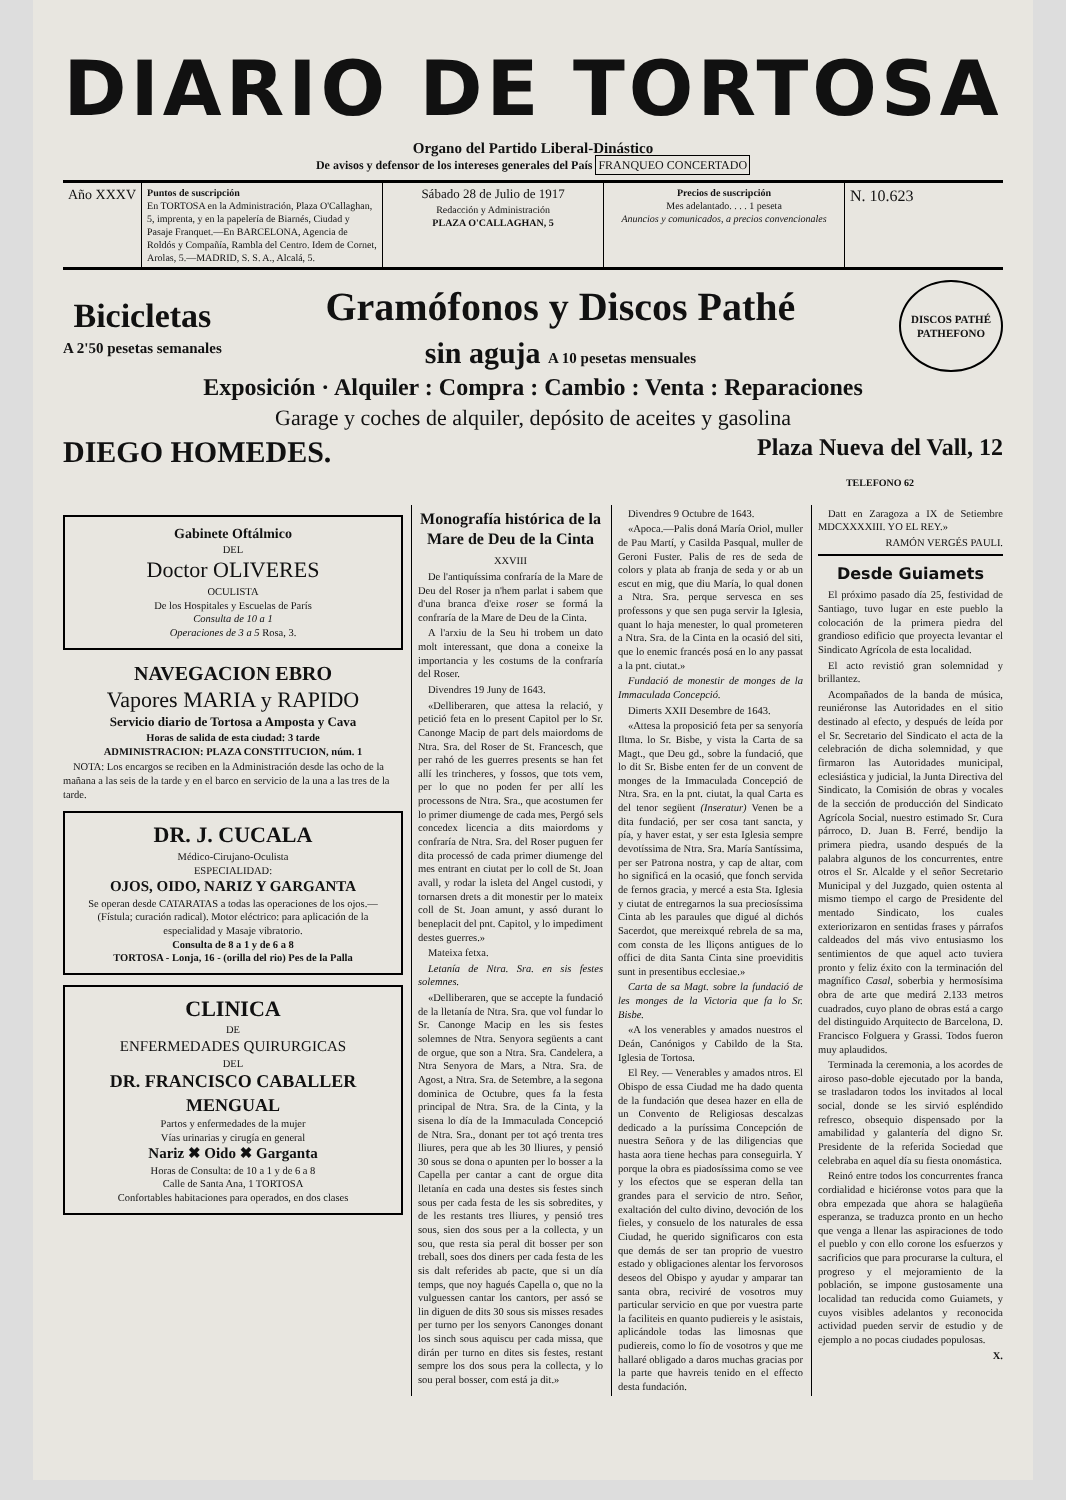DIARIO DE TORTOSA
Organo del Partido Liberal-Dinástico
De avisos y defensor de los intereses generales del País FRANQUEO CONCERTADO
Año XXXV
Puntos de suscripción
En TORTOSA en la Administración, Plaza O'Callaghan, 5, imprenta, y en la papelería de Biarnés, Ciudad y Pasaje Franquet.—En BARCELONA, Agencia de Roldós y Compañía, Rambla del Centro. Idem de Cornet, Arolas, 5.—MADRID, S. S. A., Alcalá, 5.
Sábado 28 de Julio de 1917
Redacción y Administración
PLAZA O'CALLAGHAN, 5
Precios de suscripción
Mes adelantado. . . . 1 peseta
Anuncios y comunicados, a precios convencionales
N. 10.623
Bicicletas
A 2'50 pesetas semanales
Gramófonos y Discos Pathé
sin aguja A 10 pesetas mensuales
DISCOS PATHÉ
PATHEFONO
Exposición · Alquiler : Compra : Cambio : Venta : Reparaciones
Garage y coches de alquiler, depósito de aceites y gasolina
DIEGO HOMEDES. Plaza Nueva del Vall, 12
TELEFONO 62
Gabinete Oftálmico
DEL
Doctor OLIVERES
OCULISTA
De los Hospitales y Escuelas de París
Consulta de 10 a 1
Operaciones de 3 a 5 Rosa, 3.
NAVEGACION EBRO
Vapores MARIA y RAPIDO
Servicio diario de Tortosa a Amposta y Cava
Horas de salida de esta ciudad: 3 tarde
ADMINISTRACION: PLAZA CONSTITUCION, núm. 1
NOTA: Los encargos se reciben en la Administración desde las ocho de la mañana a las seis de la tarde y en el barco en servicio de la una a las tres de la tarde.
DR. J. CUCALA
Médico-Cirujano-Oculista
ESPECIALIDAD:
OJOS, OIDO, NARIZ Y GARGANTA
Se operan desde CATARATAS a todas las operaciones de los ojos.—(Fístula; curación radical). Motor eléctrico: para aplicación de la especialidad y Masaje vibratorio.
Consulta de 8 a 1 y de 6 a 8
TORTOSA - Lonja, 16 - (orilla del rio) Pes de la Palla
CLINICA
DE
ENFERMEDADES QUIRURGICAS
DEL
DR. FRANCISCO CABALLER MENGUAL
Partos y enfermedades de la mujer
Vías urinarias y cirugía en general
Nariz ✖ Oido ✖ Garganta
Horas de Consulta: de 10 a 1 y de 6 a 8
Calle de Santa Ana, 1 TORTOSA
Confortables habitaciones para operados, en dos clases
Monografía histórica de la Mare de Deu de la Cinta
XXVIII
De l'antiquíssima confraría de la Mare de Deu del Roser ja n'hem parlat i sabem que d'una branca d'eixe roser se formá la confraría de la Mare de Deu de la Cinta.
A l'arxiu de la Seu hi trobem un dato molt interessant, que dona a coneixe la importancia y les costums de la confraría del Roser.
Divendres 19 Juny de 1643.
«Delliberaren, que attesa la relació, y petició feta en lo present Capitol per lo Sr. Canonge Macip de part dels maiordoms de Ntra. Sra. del Roser de St. Francesch, que per rahó de les guerres presents se han fet allí les trincheres, y fossos, que tots vem, per lo que no poden fer per allí les processons de Ntra. Sra., que acostumen fer lo primer diumenge de cada mes, Pergó sels concedex licencia a dits maiordoms y confraría de Ntra. Sra. del Roser puguen fer dita processó de cada primer diumenge del mes entrant en ciutat per lo coll de St. Joan avall, y rodar la isleta del Angel custodi, y tornarsen drets a dit monestir per lo mateix coll de St. Joan amunt, y assó durant lo beneplacit del pnt. Capitol, y lo impediment destes guerres.»
Mateixa fetxa.
Letanía de Ntra. Sra. en sis festes solemnes.
«Delliberaren, que se accepte la fundació de la lletanía de Ntra. Sra. que vol fundar lo Sr. Canonge Macip en les sis festes solemnes de Ntra. Senyora següents a cant de orgue, que son a Ntra. Sra. Candelera, a Ntra Senyora de Mars, a Ntra. Sra. de Agost, a Ntra. Sra. de Setembre, a la segona dominica de Octubre, ques fa la festa principal de Ntra. Sra. de la Cinta, y la sisena lo día de la Immaculada Concepció de Ntra. Sra., donant per tot açó trenta tres lliures, pera que ab les 30 lliures, y pensió 30 sous se dona o apunten per lo bosser a la Capella per cantar a cant de orgue dita lletanía en cada una destes sis festes sinch sous per cada festa de les sis sobredites, y de les restants tres lliures, y pensió tres sous, sien dos sous per a la collecta, y un sou, que resta sia peral dit bosser per son treball, soes dos diners per cada festa de les sis dalt referides ab pacte, que si un día temps, que noy hagués Capella o, que no la vulguessen cantar los cantors, per assó se lin diguen de dits 30 sous sis misses resades per turno per los senyors Canonges donant los sinch sous aquiscu per cada missa, que dirán per turno en dites sis festes, restant sempre los dos sous pera la collecta, y lo sou peral bosser, com está ja dit.»
Divendres 9 Octubre de 1643.
«Apoca.—Palis doná María Oriol, muller de Pau Martí, y Casilda Pasqual, muller de Geroni Fuster. Palis de res de seda de colors y plata ab franja de seda y or ab un escut en mig, que diu María, lo qual donen a Ntra. Sra. perque servesca en ses professons y que sen puga servir la Iglesia, quant lo haja menester, lo qual prometeren a Ntra. Sra. de la Cinta en la ocasió del siti, que lo enemic francés posá en lo any passat a la pnt. ciutat.»
Fundació de monestir de monges de la Immaculada Concepció.
Dimerts XXII Desembre de 1643.
«Attesa la proposició feta per sa senyoría Iltma. lo Sr. Bisbe, y vista la Carta de sa Magt., que Deu gd., sobre la fundació, que lo dit Sr. Bisbe enten fer de un convent de monges de la Immaculada Concepció de Ntra. Sra. en la pnt. ciutat, la qual Carta es del tenor següent (Inseratur) Venen be a dita fundació, per ser cosa tant sancta, y pía, y haver estat, y ser esta Iglesia sempre devotíssima de Ntra. Sra. María Santíssima, per ser Patrona nostra, y cap de altar, com ho significá en la ocasió, que fonch servida de fernos gracia, y mercé a esta Sta. Iglesia y ciutat de entregarnos la sua preciosíssima Cinta ab les paraules que digué al dichós Sacerdot, que mereixqué rebrela de sa ma, com consta de les lliçons antigues de lo offici de dita Santa Cinta sine proeviditis sunt in presentibus ecclesiae.»
Carta de sa Magt. sobre la fundació de les monges de la Victoria que fa lo Sr. Bisbe.
«A los venerables y amados nuestros el Deán, Canónigos y Cabildo de la Sta. Iglesia de Tortosa.
El Rey. — Venerables y amados ntros. El Obispo de essa Ciudad me ha dado quenta de la fundación que desea hazer en ella de un Convento de Religiosas descalzas dedicado a la puríssima Concepción de nuestra Señora y de las diligencias que hasta aora tiene hechas para conseguirla. Y porque la obra es piadosíssima como se vee y los efectos que se esperan della tan grandes para el servicio de ntro. Señor, exaltación del culto divino, devoción de los fieles, y consuelo de los naturales de essa Ciudad, he querido significaros con esta que demás de ser tan proprio de vuestro estado y obligaciones alentar los fervorosos deseos del Obispo y ayudar y amparar tan santa obra, reciviré de vosotros muy particular servicio en que por vuestra parte la faciliteis en quanto pudiereis y le asistais, aplicándole todas las limosnas que pudiereis, como lo fío de vosotros y que me hallaré obligado a daros muchas gracias por la parte que havreis tenido en el effecto desta fundación.
Datt en Zaragoza a IX de Setiembre MDCXXXXIII. YO EL REY.»
RAMÓN VERGÉS PAULI.
Desde Guiamets
El próximo pasado día 25, festividad de Santiago, tuvo lugar en este pueblo la colocación de la primera piedra del grandioso edificio que proyecta levantar el Sindicato Agrícola de esta localidad.
El acto revistió gran solemnidad y brillantez.
Acompañados de la banda de música, reuniéronse las Autoridades en el sitio destinado al efecto, y después de leída por el Sr. Secretario del Sindicato el acta de la celebración de dicha solemnidad, y que firmaron las Autoridades municipal, eclesiástica y judicial, la Junta Directiva del Sindicato, la Comisión de obras y vocales de la sección de producción del Sindicato Agrícola Social, nuestro estimado Sr. Cura párroco, D. Juan B. Ferré, bendijo la primera piedra, usando después de la palabra algunos de los concurrentes, entre otros el Sr. Alcalde y el señor Secretario Municipal y del Juzgado, quien ostenta al mismo tiempo el cargo de Presidente del mentado Sindicato, los cuales exteriorizaron en sentidas frases y párrafos caldeados del más vivo entusiasmo los sentimientos de que aquel acto tuviera pronto y feliz éxito con la terminación del magnífico Casal, soberbia y hermosísima obra de arte que medirá 2.133 metros cuadrados, cuyo plano de obras está a cargo del distinguido Arquitecto de Barcelona, D. Francisco Folguera y Grassi. Todos fueron muy aplaudidos.
Terminada la ceremonia, a los acordes de airoso paso-doble ejecutado por la banda, se trasladaron todos los invitados al local social, donde se les sirvió espléndido refresco, obsequio dispensado por la amabilidad y galantería del digno Sr. Presidente de la referida Sociedad que celebraba en aquel día su fiesta onomástica.
Reinó entre todos los concurrentes franca cordialidad e hiciéronse votos para que la obra empezada que ahora se halagüeña esperanza, se traduzca pronto en un hecho que venga a llenar las aspiraciones de todo el pueblo y con ello corone los esfuerzos y sacrificios que para procurarse la cultura, el progreso y el mejoramiento de la población, se impone gustosamente una localidad tan reducida como Guiamets, y cuyos visibles adelantos y reconocida actividad pueden servir de estudio y de ejemplo a no pocas ciudades populosas.
X.